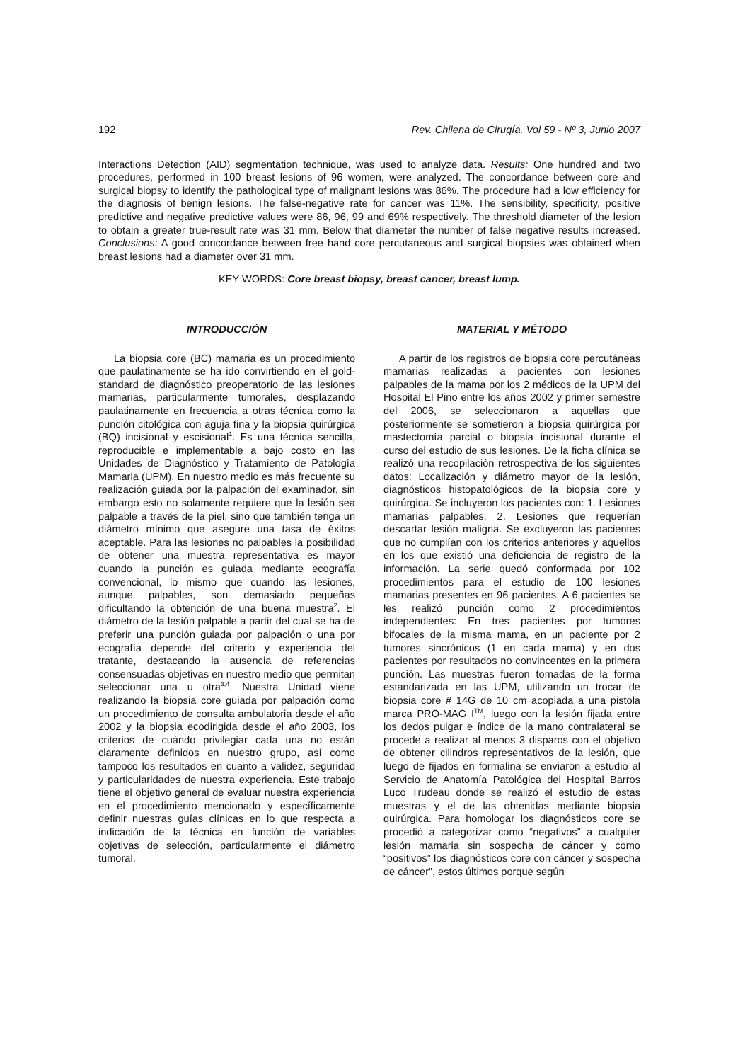192 Rev. Chilena de Cirugía. Vol 59 - Nº 3, Junio 2007
Interactions Detection (AID) segmentation technique, was used to analyze data. Results: One hundred and two procedures, performed in 100 breast lesions of 96 women, were analyzed. The concordance between core and surgical biopsy to identify the pathological type of malignant lesions was 86%. The procedure had a low efficiency for the diagnosis of benign lesions. The false-negative rate for cancer was 11%. The sensibility, specificity, positive predictive and negative predictive values were 86, 96, 99 and 69% respectively. The threshold diameter of the lesion to obtain a greater true-result rate was 31 mm. Below that diameter the number of false negative results increased. Conclusions: A good concordance between free hand core percutaneous and surgical biopsies was obtained when breast lesions had a diameter over 31 mm.
KEY WORDS: Core breast biopsy, breast cancer, breast lump.
INTRODUCCIÓN
La biopsia core (BC) mamaria es un procedimiento que paulatinamente se ha ido convirtiendo en el gold-standard de diagnóstico preoperatorio de las lesiones mamarias, particularmente tumorales, desplazando paulatinamente en frecuencia a otras técnica como la punción citológica con aguja fina y la biopsia quirúrgica (BQ) incisional y escisional<sup>1</sup>. Es una técnica sencilla, reproducible e implementable a bajo costo en las Unidades de Diagnóstico y Tratamiento de Patología Mamaria (UPM). En nuestro medio es más frecuente su realización guiada por la palpación del examinador, sin embargo esto no solamente requiere que la lesión sea palpable a través de la piel, sino que también tenga un diámetro mínimo que asegure una tasa de éxitos aceptable. Para las lesiones no palpables la posibilidad de obtener una muestra representativa es mayor cuando la punción es guiada mediante ecografía convencional, lo mismo que cuando las lesiones, aunque palpables, son demasiado pequeñas dificultando la obtención de una buena muestra<sup>2</sup>. El diámetro de la lesión palpable a partir del cual se ha de preferir una punción guiada por palpación o una por ecografía depende del criterio y experiencia del tratante, destacando la ausencia de referencias consensuadas objetivas en nuestro medio que permitan seleccionar una u otra<sup>3,4</sup>. Nuestra Unidad viene realizando la biopsia core guiada por palpación como un procedimiento de consulta ambulatoria desde el año 2002 y la biopsia ecodirigida desde el año 2003, los criterios de cuándo privilegiar cada una no están claramente definidos en nuestro grupo, así como tampoco los resultados en cuanto a validez, seguridad y particularidades de nuestra experiencia. Este trabajo tiene el objetivo general de evaluar nuestra experiencia en el procedimiento mencionado y específicamente definir nuestras guías clínicas en lo que respecta a indicación de la técnica en función de variables objetivas de selección, particularmente el diámetro tumoral.
MATERIAL Y MÉTODO
A partir de los registros de biopsia core percutáneas mamarias realizadas a pacientes con lesiones palpables de la mama por los 2 médicos de la UPM del Hospital El Pino entre los años 2002 y primer semestre del 2006, se seleccionaron a aquellas que posteriormente se sometieron a biopsia quirúrgica por mastectomía parcial o biopsia incisional durante el curso del estudio de sus lesiones. De la ficha clínica se realizó una recopilación retrospectiva de los siguientes datos: Localización y diámetro mayor de la lesión, diagnósticos histopatológicos de la biopsia core y quirúrgica. Se incluyeron los pacientes con: 1. Lesiones mamarias palpables; 2. Lesiones que requerían descartar lesión maligna. Se excluyeron las pacientes que no cumplían con los criterios anteriores y aquellos en los que existió una deficiencia de registro de la información. La serie quedó conformada por 102 procedimientos para el estudio de 100 lesiones mamarias presentes en 96 pacientes. A 6 pacientes se les realizó punción como 2 procedimientos independientes: En tres pacientes por tumores bifocales de la misma mama, en un paciente por 2 tumores sincrónicos (1 en cada mama) y en dos pacientes por resultados no convincentes en la primera punción. Las muestras fueron tomadas de la forma estandarizada en las UPM, utilizando un trocar de biopsia core # 14G de 10 cm acoplada a una pistola marca PRO-MAG I<sup>TM</sup>, luego con la lesión fijada entre los dedos pulgar e índice de la mano contralateral se procede a realizar al menos 3 disparos con el objetivo de obtener cilindros representativos de la lesión, que luego de fijados en formalina se enviaron a estudio al Servicio de Anatomía Patológica del Hospital Barros Luco Trudeau donde se realizó el estudio de estas muestras y el de las obtenidas mediante biopsia quirúrgica. Para homologar los diagnósticos core se procedió a categorizar como “negativos” a cualquier lesión mamaria sin sospecha de cáncer y como “positivos” los diagnósticos core con cáncer y sospecha de cáncer”, estos últimos porque según